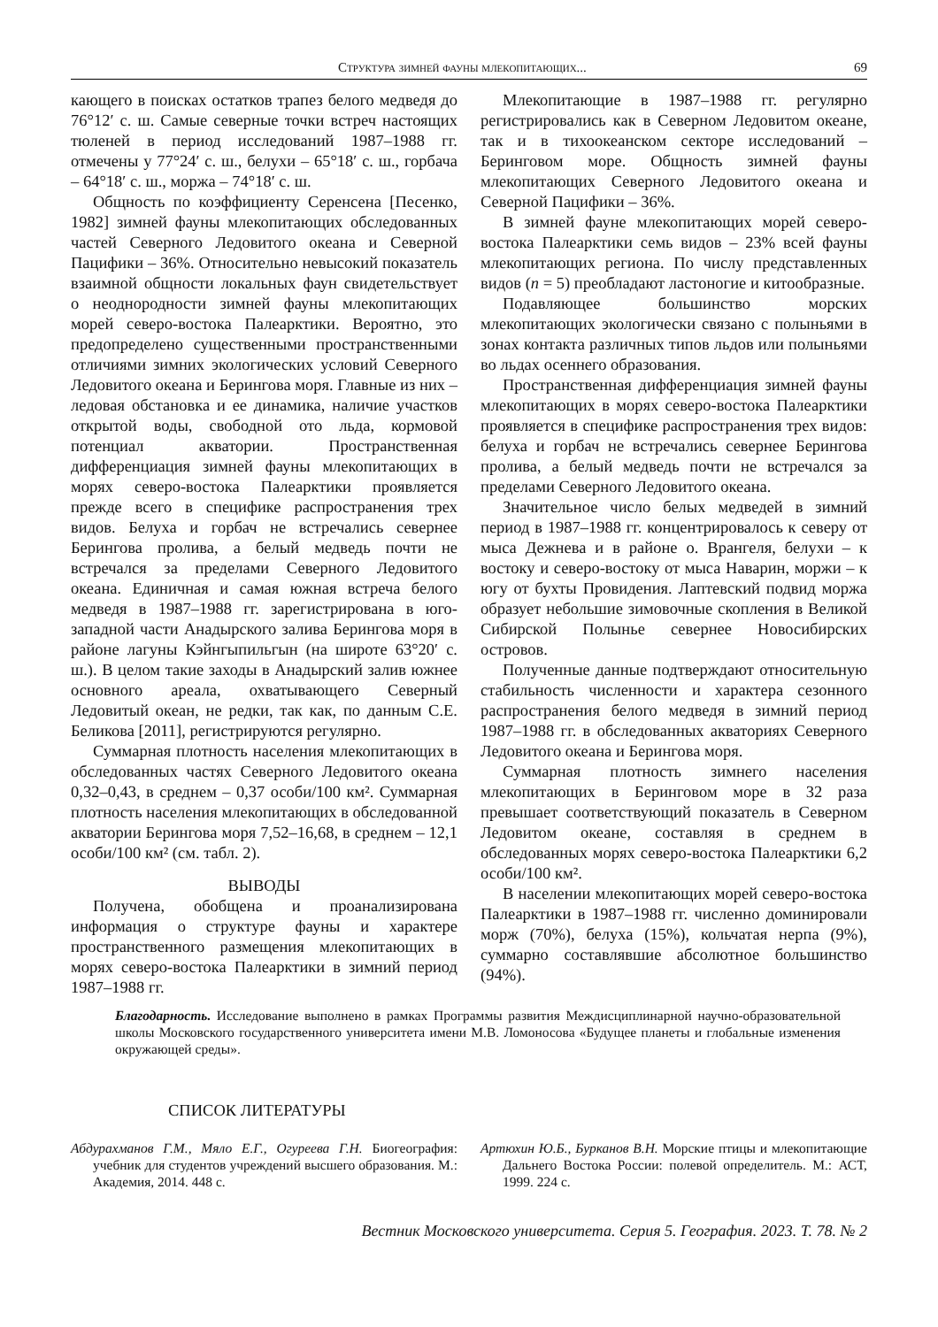Структура зимней фауны млекопитающих... 69
кающего в поисках остатков трапез белого медведя до 76°12′ с. ш. Самые северные точки встреч настоящих тюленей в период исследований 1987–1988 гг. отмечены у 77°24′ с. ш., белухи – 65°18′ с. ш., горбача – 64°18′ с. ш., моржа – 74°18′ с. ш.
Общность по коэффициенту Серенсена [Песенко, 1982] зимней фауны млекопитающих обследованных частей Северного Ледовитого океана и Северной Пацифики – 36%. Относительно невысокий показатель взаимной общности локальных фаун свидетельствует о неоднородности зимней фауны млекопитающих морей северо-востока Палеарктики. Вероятно, это предопределено существенными пространственными отличиями зимних экологических условий Северного Ледовитого океана и Берингова моря. Главные из них – ледовая обстановка и ее динамика, наличие участков открытой воды, свободной ото льда, кормовой потенциал акватории. Пространственная дифференциация зимней фауны млекопитающих в морях северо-востока Палеарктики проявляется прежде всего в специфике распространения трех видов. Белуха и горбач не встречались севернее Берингова пролива, а белый медведь почти не встречался за пределами Северного Ледовитого океана. Единичная и самая южная встреча белого медведя в 1987–1988 гг. зарегистрирована в юго-западной части Анадырского залива Берингова моря в районе лагуны Кэйнгыпильгын (на широте 63°20′ с. ш.). В целом такие заходы в Анадырский залив южнее основного ареала, охватывающего Северный Ледовитый океан, не редки, так как, по данным С.Е. Беликова [2011], регистрируются регулярно.
Суммарная плотность населения млекопитающих в обследованных частях Северного Ледовитого океана 0,32–0,43, в среднем – 0,37 особи/100 км². Суммарная плотность населения млекопитающих в обследованной акватории Берингова моря 7,52–16,68, в среднем – 12,1 особи/100 км² (см. табл. 2).
ВЫВОДЫ
Получена, обобщена и проанализирована информация о структуре фауны и характере пространственного размещения млекопитающих в морях северо-востока Палеарктики в зимний период 1987–1988 гг.
Млекопитающие в 1987–1988 гг. регулярно регистрировались как в Северном Ледовитом океане, так и в тихоокеанском секторе исследований – Беринговом море. Общность зимней фауны млекопитающих Северного Ледовитого океана и Северной Пацифики – 36%.
В зимней фауне млекопитающих морей северо-востока Палеарктики семь видов – 23% всей фауны млекопитающих региона. По числу представленных видов (n = 5) преобладают ластоногие и китообразные.
Подавляющее большинство морских млекопитающих экологически связано с полыньями в зонах контакта различных типов льдов или полыньями во льдах осеннего образования.
Пространственная дифференциация зимней фауны млекопитающих в морях северо-востока Палеарктики проявляется в специфике распространения трех видов: белуха и горбач не встречались севернее Берингова пролива, а белый медведь почти не встречался за пределами Северного Ледовитого океана.
Значительное число белых медведей в зимний период в 1987–1988 гг. концентрировалось к северу от мыса Дежнева и в районе о. Врангеля, белухи – к востоку и северо-востоку от мыса Наварин, моржи – к югу от бухты Провидения. Лаптевский подвид моржа образует небольшие зимовочные скопления в Великой Сибирской Полынье севернее Новосибирских островов.
Полученные данные подтверждают относительную стабильность численности и характера сезонного распространения белого медведя в зимний период 1987–1988 гг. в обследованных акваториях Северного Ледовитого океана и Берингова моря.
Суммарная плотность зимнего населения млекопитающих в Беринговом море в 32 раза превышает соответствующий показатель в Северном Ледовитом океане, составляя в среднем в обследованных морях северо-востока Палеарктики 6,2 особи/100 км².
В населении млекопитающих морей северо-востока Палеарктики в 1987–1988 гг. численно доминировали морж (70%), белуха (15%), кольчатая нерпа (9%), суммарно составлявшие абсолютное большинство (94%).
Благодарность. Исследование выполнено в рамках Программы развития Междисциплинарной научно-образовательной школы Московского государственного университета имени М.В. Ломоносова «Будущее планеты и глобальные изменения окружающей среды».
СПИСОК ЛИТЕРАТУРЫ
Абдурахманов Г.М., Мяло Е.Г., Огуреева Г.Н. Биогеография: учебник для студентов учреждений высшего образования. М.: Академия, 2014. 448 с.
Артюхин Ю.Б., Бурканов В.Н. Морские птицы и млекопитающие Дальнего Востока России: полевой определитель. М.: АСТ, 1999. 224 с.
Вестник Московского университета. Серия 5. География. 2023. Т. 78. № 2